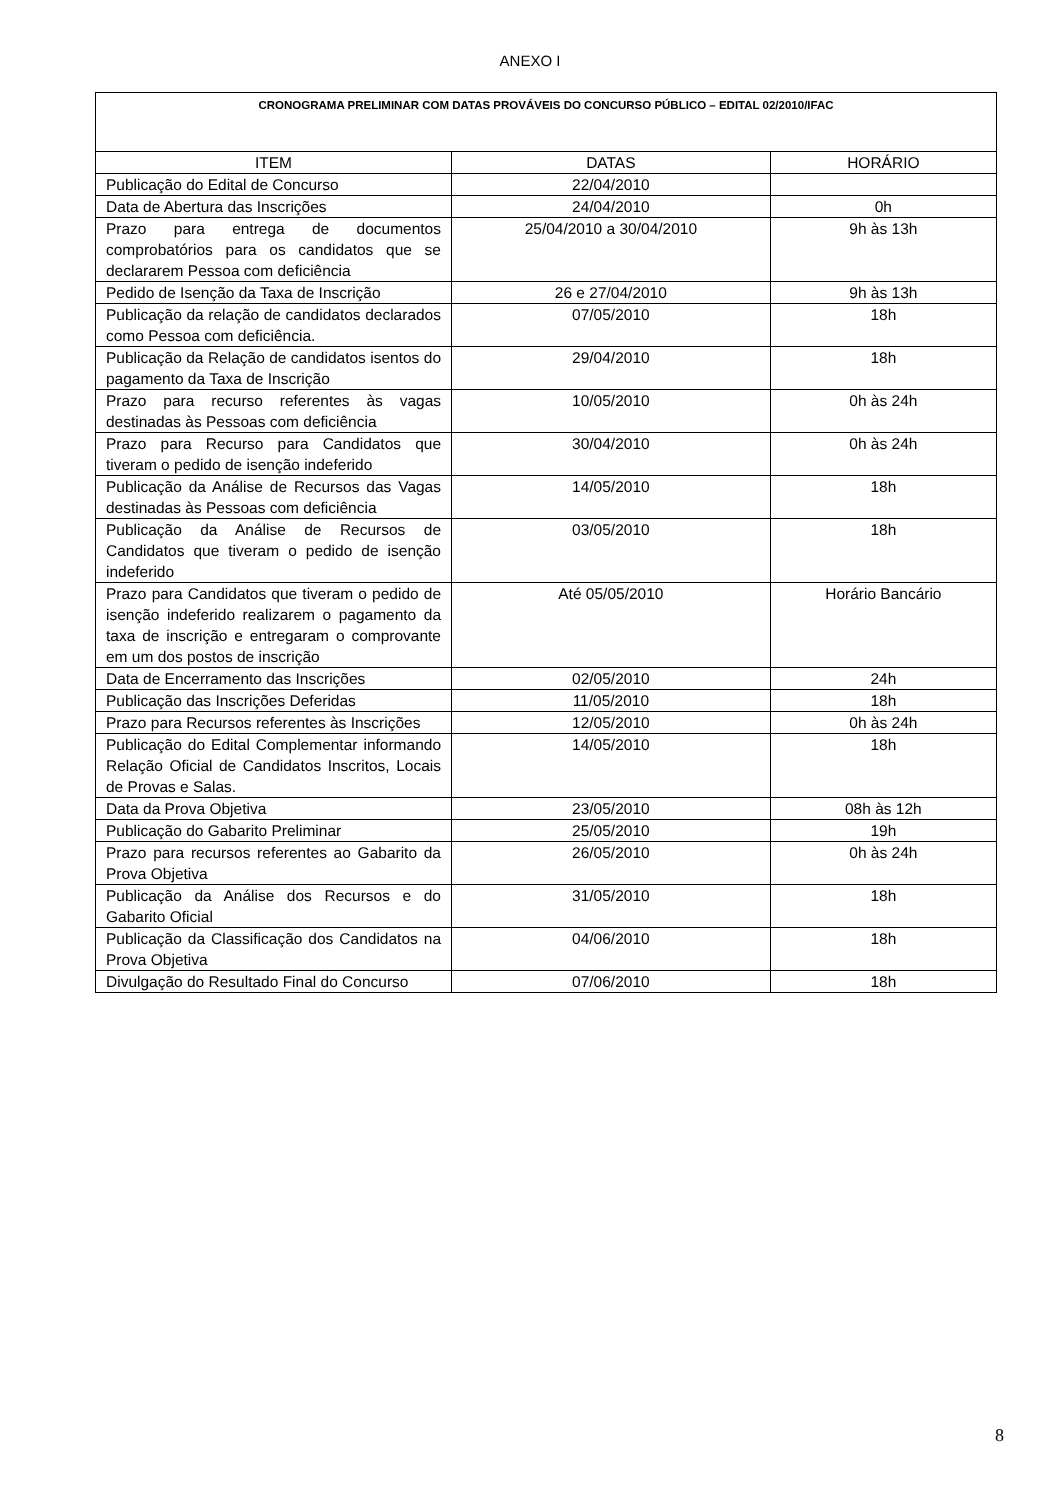ANEXO I
| CRONOGRAMA PRELIMINAR COM DATAS PROVÁVEIS DO CONCURSO PÚBLICO – EDITAL 02/2010/IFAC | | |
| --- | --- | --- |
| ITEM | DATAS | HORÁRIO |
| Publicação do Edital de Concurso | 22/04/2010 | |
| Data de Abertura das Inscrições | 24/04/2010 | 0h |
| Prazo para entrega de documentos comprobatórios para os candidatos que se declararem Pessoa com deficiência | 25/04/2010 a 30/04/2010 | 9h às 13h |
| Pedido de Isenção da Taxa de Inscrição | 26 e 27/04/2010 | 9h às 13h |
| Publicação da relação de candidatos declarados como Pessoa com deficiência. | 07/05/2010 | 18h |
| Publicação da Relação de candidatos isentos do pagamento da Taxa de Inscrição | 29/04/2010 | 18h |
| Prazo para recurso referentes às vagas destinadas às Pessoas com deficiência | 10/05/2010 | 0h às 24h |
| Prazo para Recurso para Candidatos que tiveram o pedido de isenção indeferido | 30/04/2010 | 0h às 24h |
| Publicação da Análise de Recursos das Vagas destinadas às Pessoas com deficiência | 14/05/2010 | 18h |
| Publicação da Análise de Recursos de Candidatos que tiveram o pedido de isenção indeferido | 03/05/2010 | 18h |
| Prazo para Candidatos que tiveram o pedido de isenção indeferido realizarem o pagamento da taxa de inscrição e entregaram o comprovante em um dos postos de inscrição | Até 05/05/2010 | Horário Bancário |
| Data de Encerramento das Inscrições | 02/05/2010 | 24h |
| Publicação das Inscrições Deferidas | 11/05/2010 | 18h |
| Prazo para Recursos referentes às Inscrições | 12/05/2010 | 0h às 24h |
| Publicação do Edital Complementar informando Relação Oficial de Candidatos Inscritos, Locais de Provas e Salas. | 14/05/2010 | 18h |
| Data da Prova Objetiva | 23/05/2010 | 08h às 12h |
| Publicação do Gabarito Preliminar | 25/05/2010 | 19h |
| Prazo para recursos referentes ao Gabarito da Prova Objetiva | 26/05/2010 | 0h às 24h |
| Publicação da Análise dos Recursos e do Gabarito Oficial | 31/05/2010 | 18h |
| Publicação da Classificação dos Candidatos na Prova Objetiva | 04/06/2010 | 18h |
| Divulgação do Resultado Final do Concurso | 07/06/2010 | 18h |
8